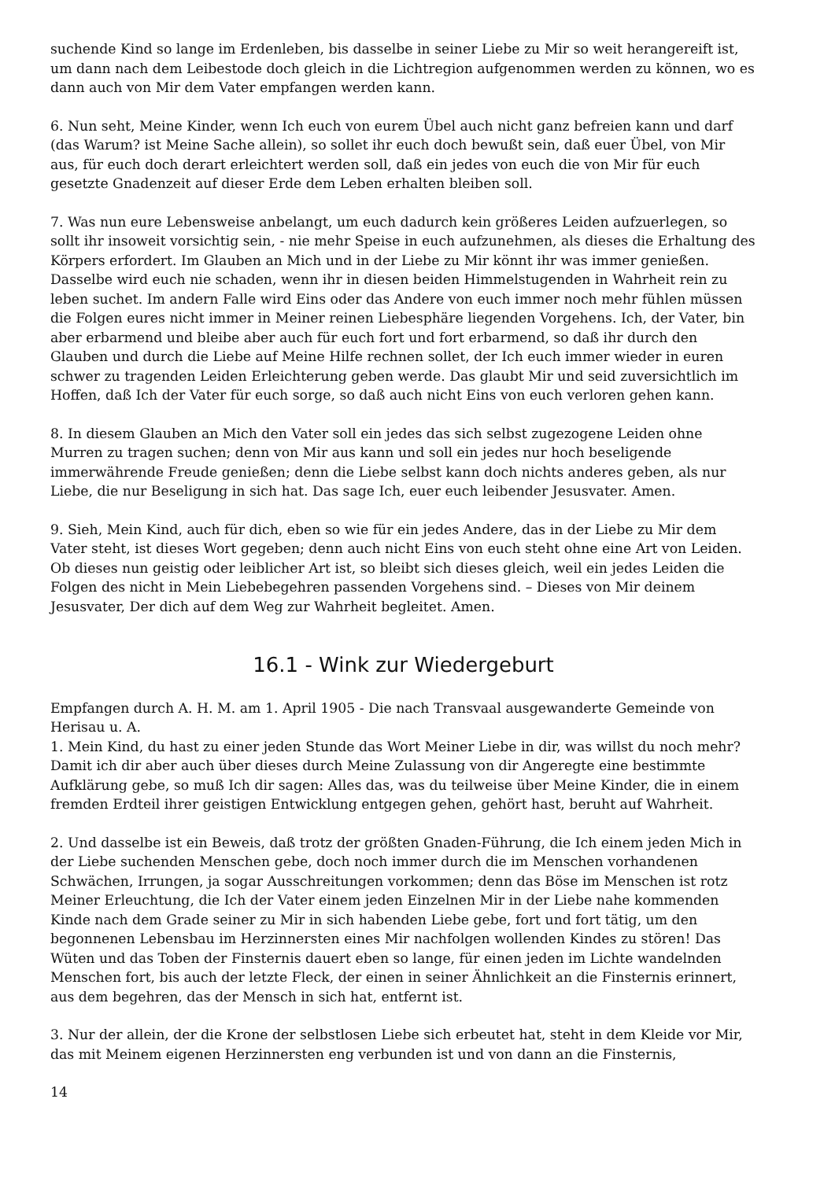suchende Kind so lange im Erdenleben, bis dasselbe in seiner Liebe zu Mir so weit herangereift ist, um dann nach dem Leibestode doch gleich in die Lichtregion aufgenommen werden zu können, wo es dann auch von Mir dem Vater empfangen werden kann.
6. Nun seht, Meine Kinder, wenn Ich euch von eurem Übel auch nicht ganz befreien kann und darf (das Warum? ist Meine Sache allein), so sollet ihr euch doch bewußt sein, daß euer Übel, von Mir aus, für euch doch derart erleichtert werden soll, daß ein jedes von euch die von Mir für euch gesetzte Gnadenzeit auf dieser Erde dem Leben erhalten bleiben soll.
7. Was nun eure Lebensweise anbelangt, um euch dadurch kein größeres Leiden aufzuerlegen, so sollt ihr insoweit vorsichtig sein, - nie mehr Speise in euch aufzunehmen, als dieses die Erhaltung des Körpers erfordert. Im Glauben an Mich und in der Liebe zu Mir könnt ihr was immer genießen. Dasselbe wird euch nie schaden, wenn ihr in diesen beiden Himmelstugenden in Wahrheit rein zu leben suchet. Im andern Falle wird Eins oder das Andere von euch immer noch mehr fühlen müssen die Folgen eures nicht immer in Meiner reinen Liebesphäre liegenden Vorgehens. Ich, der Vater, bin aber erbarmend und bleibe aber auch für euch fort und fort erbarmend, so daß ihr durch den Glauben und durch die Liebe auf Meine Hilfe rechnen sollet, der Ich euch immer wieder in euren schwer zu tragenden Leiden Erleichterung geben werde. Das glaubt Mir und seid zuversichtlich im Hoffen, daß Ich der Vater für euch sorge, so daß auch nicht Eins von euch verloren gehen kann.
8. In diesem Glauben an Mich den Vater soll ein jedes das sich selbst zugezogene Leiden ohne Murren zu tragen suchen; denn von Mir aus kann und soll ein jedes nur hoch beseligende immerwährende Freude genießen; denn die Liebe selbst kann doch nichts anderes geben, als nur Liebe, die nur Beseligung in sich hat. Das sage Ich, euer euch leibender Jesusvater. Amen.
9. Sieh, Mein Kind, auch für dich, eben so wie für ein jedes Andere, das in der Liebe zu Mir dem Vater steht, ist dieses Wort gegeben; denn auch nicht Eins von euch steht ohne eine Art von Leiden. Ob dieses nun geistig oder leiblicher Art ist, so bleibt sich dieses gleich, weil ein jedes Leiden die Folgen des nicht in Mein Liebebegehren passenden Vorgehens sind. – Dieses von Mir deinem Jesusvater, Der dich auf dem Weg zur Wahrheit begleitet. Amen.
16.1 - Wink zur Wiedergeburt
Empfangen durch A. H. M. am 1. April 1905 - Die nach Transvaal ausgewanderte Gemeinde von Herisau u. A.
1. Mein Kind, du hast zu einer jeden Stunde das Wort Meiner Liebe in dir, was willst du noch mehr? Damit ich dir aber auch über dieses durch Meine Zulassung von dir Angeregte eine bestimmte Aufklärung gebe, so muß Ich dir sagen: Alles das, was du teilweise über Meine Kinder, die in einem fremden Erdteil ihrer geistigen Entwicklung entgegen gehen, gehört hast, beruht auf Wahrheit.
2. Und dasselbe ist ein Beweis, daß trotz der größten Gnaden-Führung, die Ich einem jeden Mich in der Liebe suchenden Menschen gebe, doch noch immer durch die im Menschen vorhandenen Schwächen, Irrungen, ja sogar Ausschreitungen vorkommen; denn das Böse im Menschen ist rotz Meiner Erleuchtung, die Ich der Vater einem jeden Einzelnen Mir in der Liebe nahe kommenden Kinde nach dem Grade seiner zu Mir in sich habenden Liebe gebe, fort und fort tätig, um den begonnenen Lebensbau im Herzinnersten eines Mir nachfolgen wollenden Kindes zu stören! Das Wüten und das Toben der Finsternis dauert eben so lange, für einen jeden im Lichte wandelnden Menschen fort, bis auch der letzte Fleck, der einen in seiner Ähnlichkeit an die Finsternis erinnert, aus dem begehren, das der Mensch in sich hat, entfernt ist.
3. Nur der allein, der die Krone der selbstlosen Liebe sich erbeutet hat, steht in dem Kleide vor Mir, das mit Meinem eigenen Herzinnersten eng verbunden ist und von dann an die Finsternis,
14